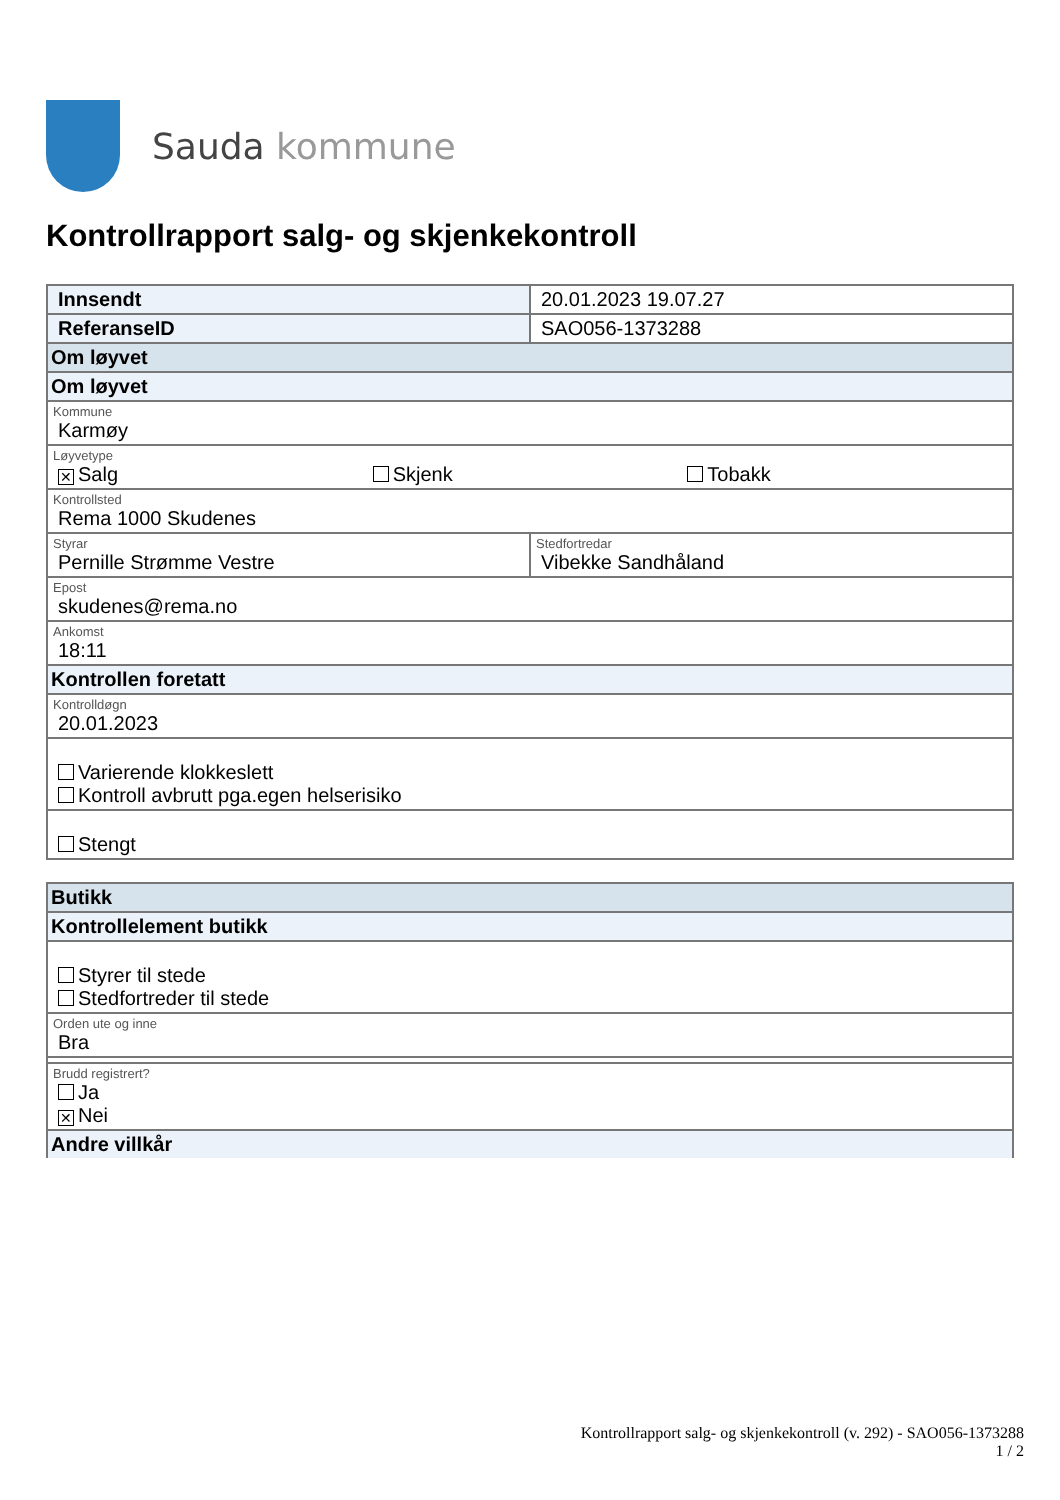Sauda kommune
Kontrollrapport salg- og skjenkekontroll
| Innsendt | 20.01.2023 19.07.27 |
| ReferanseID | SAO056-1373288 |
| Om løyvet | |
| Om løyvet | |
| Kommune Karmøy | |
| Løyvetype ✕ Salg Skjenk Tobakk | |
| Kontrollsted Rema 1000 Skudenes | |
| Styrar Pernille Strømme Vestre | Stedfortredar Vibekke Sandhåland |
| Epost skudenes@rema.no | |
| Ankomst 18:11 | |
| Kontrollen foretatt | |
| Kontrolldøgn 20.01.2023 | |
| Varierende klokkeslett Kontroll avbrutt pga.egen helserisiko | |
| Stengt | |
| Butikk |
| Kontrollelement butikk |
| Styrer til stede Stedfortreder til stede |
| Orden ute og inne Bra |
| Brudd registrert? Ja ✕ Nei |
| Andre villkår |
Kontrollrapport salg- og skjenkekontroll (v. 292) - SAO056-1373288
1 / 2